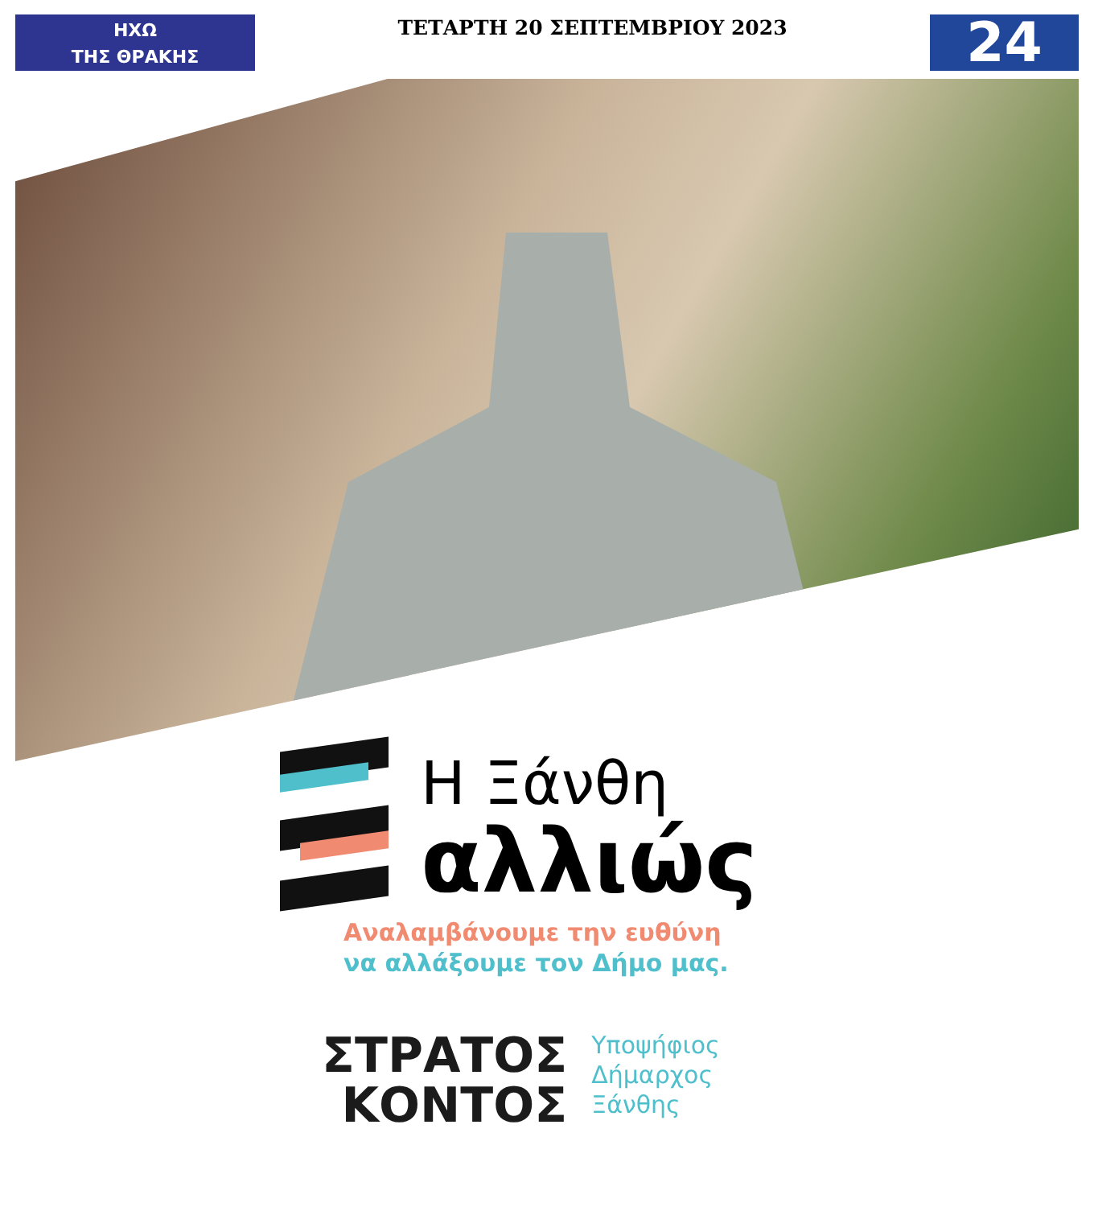ΗΧΩ
ΤΗΣ ΘΡΑΚΗΣ
ΤΕΤΑΡΤΗ 20 ΣΕΠΤΕΜΒΡΙΟΥ 2023
24
Η Ξάνθη
αλλιώς
Αναλαμβάνουμε την ευθύνη
να αλλάξουμε τον Δήμο μας.
ΣΤΡΑΤΟΣ
ΚΟΝΤΟΣ
Υποψήφιος
Δήμαρχος
Ξάνθης